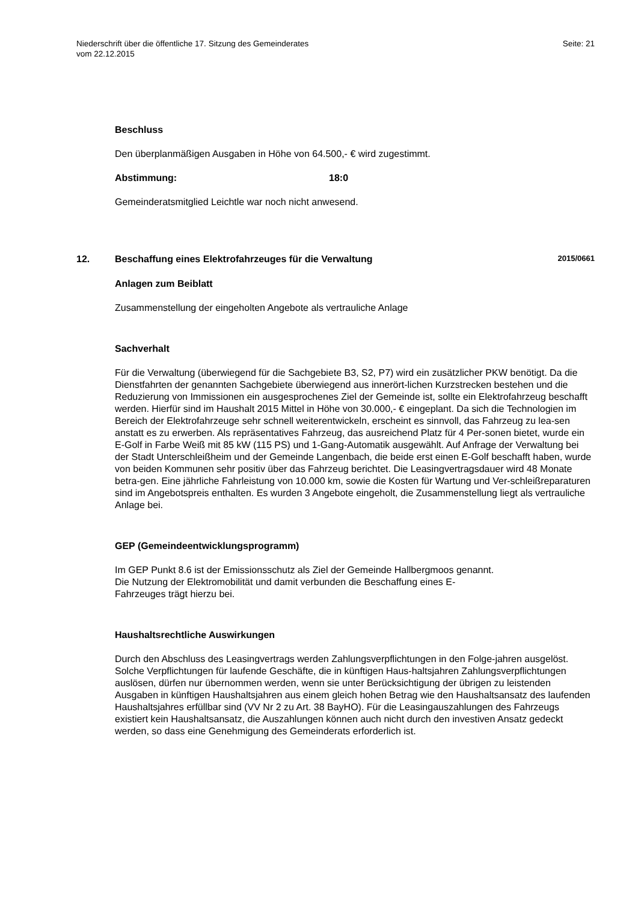Niederschrift über die öffentliche 17. Sitzung des Gemeinderates
vom 22.12.2015
Seite: 21
Beschluss
Den überplanmäßigen Ausgaben in Höhe von 64.500,- € wird zugestimmt.
Abstimmung: 18:0
Gemeinderatsmitglied Leichtle war noch nicht anwesend.
12. Beschaffung eines Elektrofahrzeuges für die Verwaltung 2015/0661
Anlagen zum Beiblatt
Zusammenstellung der eingeholten Angebote als vertrauliche Anlage
Sachverhalt
Für die Verwaltung (überwiegend für die Sachgebiete B3, S2, P7) wird ein zusätzlicher PKW benötigt. Da die Dienstfahrten der genannten Sachgebiete überwiegend aus innerört-lichen Kurzstrecken bestehen und die Reduzierung von Immissionen ein ausgesprochenes Ziel der Gemeinde ist, sollte ein Elektrofahrzeug beschafft werden. Hierfür sind im Haushalt 2015 Mittel in Höhe von 30.000,- € eingeplant. Da sich die Technologien im Bereich der Elektrofahrzeuge sehr schnell weiterentwickeln, erscheint es sinnvoll, das Fahrzeug zu lea-sen anstatt es zu erwerben. Als repräsentatives Fahrzeug, das ausreichend Platz für 4 Per-sonen bietet, wurde ein E-Golf in Farbe Weiß mit 85 kW (115 PS) und 1-Gang-Automatik ausgewählt. Auf Anfrage der Verwaltung bei der Stadt Unterschleißheim und der Gemeinde Langenbach, die beide erst einen E-Golf beschafft haben, wurde von beiden Kommunen sehr positiv über das Fahrzeug berichtet. Die Leasingvertragsdauer wird 48 Monate betra-gen. Eine jährliche Fahrleistung von 10.000 km, sowie die Kosten für Wartung und Ver-schleißreparaturen sind im Angebotspreis enthalten. Es wurden 3 Angebote eingeholt, die Zusammenstellung liegt als vertrauliche Anlage bei.
GEP (Gemeindeentwicklungsprogramm)
Im GEP Punkt 8.6 ist der Emissionsschutz als Ziel der Gemeinde Hallbergmoos genannt.
Die Nutzung der Elektromobilität und damit verbunden die Beschaffung eines E-
Fahrzeuges trägt hierzu bei.
Haushaltsrechtliche Auswirkungen
Durch den Abschluss des Leasingvertrags werden Zahlungsverpflichtungen in den Folge-jahren ausgelöst. Solche Verpflichtungen für laufende Geschäfte, die in künftigen Haus-haltsjahren Zahlungsverpflichtungen auslösen, dürfen nur übernommen werden, wenn sie unter Berücksichtigung der übrigen zu leistenden Ausgaben in künftigen Haushaltsjahren aus einem gleich hohen Betrag wie den Haushaltsansatz des laufenden Haushaltsjahres erfüllbar sind (VV Nr 2 zu Art. 38 BayHO). Für die Leasingauszahlungen des Fahrzeugs existiert kein Haushaltsansatz, die Auszahlungen können auch nicht durch den investiven Ansatz gedeckt werden, so dass eine Genehmigung des Gemeinderats erforderlich ist.